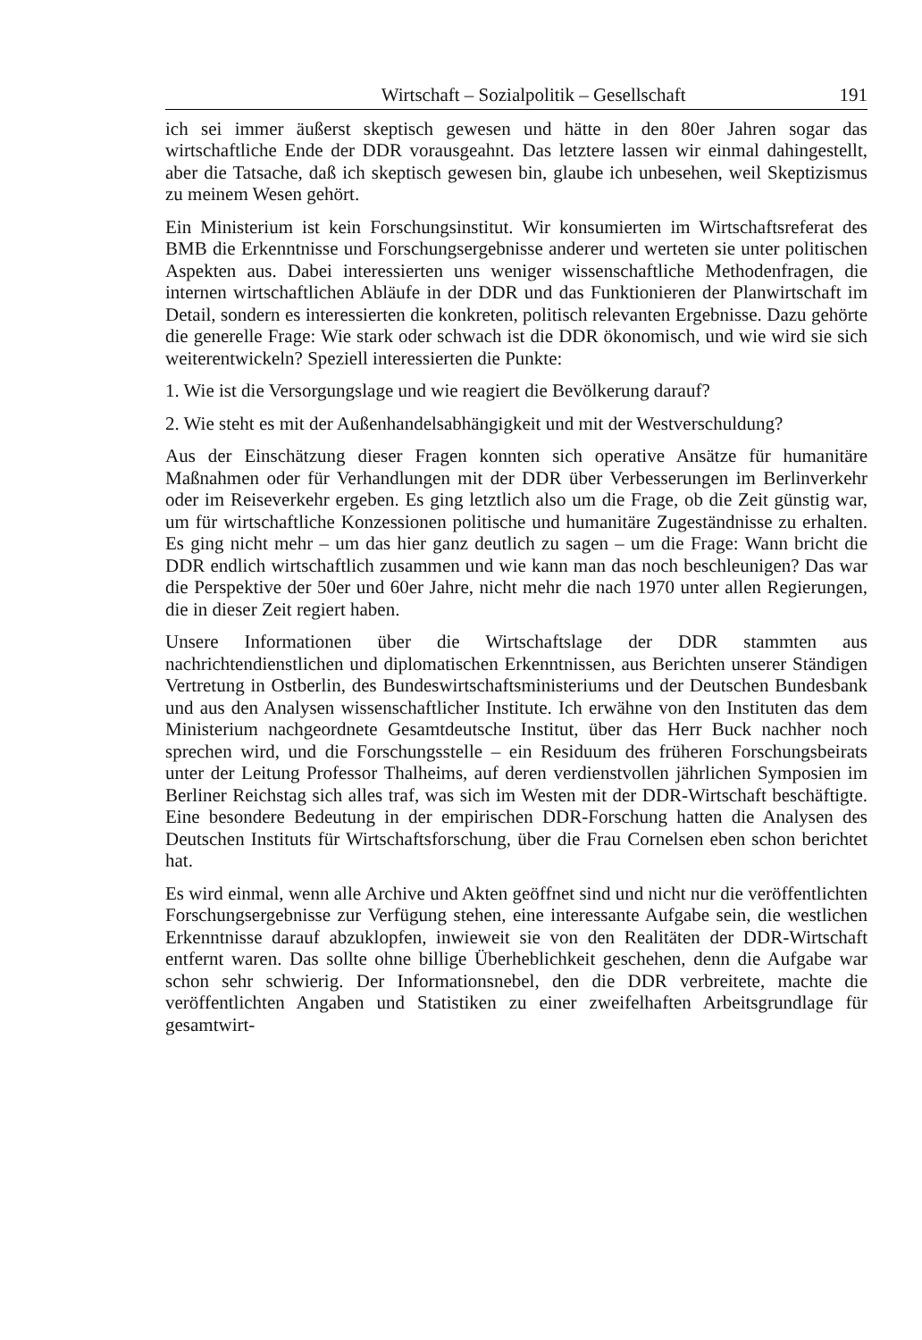Wirtschaft – Sozialpolitik – Gesellschaft 191
ich sei immer äußerst skeptisch gewesen und hätte in den 80er Jahren sogar das wirtschaftliche Ende der DDR vorausgeahnt. Das letztere lassen wir einmal dahingestellt, aber die Tatsache, daß ich skeptisch gewesen bin, glaube ich unbesehen, weil Skeptizismus zu meinem Wesen gehört.
Ein Ministerium ist kein Forschungsinstitut. Wir konsumierten im Wirtschaftsreferat des BMB die Erkenntnisse und Forschungsergebnisse anderer und werteten sie unter politischen Aspekten aus. Dabei interessierten uns weniger wissenschaftliche Methodenfragen, die internen wirtschaftlichen Abläufe in der DDR und das Funktionieren der Planwirtschaft im Detail, sondern es interessierten die konkreten, politisch relevanten Ergebnisse. Dazu gehörte die generelle Frage: Wie stark oder schwach ist die DDR ökonomisch, und wie wird sie sich weiterentwickeln? Speziell interessierten die Punkte:
1. Wie ist die Versorgungslage und wie reagiert die Bevölkerung darauf?
2. Wie steht es mit der Außenhandelsabhängigkeit und mit der Westverschuldung?
Aus der Einschätzung dieser Fragen konnten sich operative Ansätze für humanitäre Maßnahmen oder für Verhandlungen mit der DDR über Verbesserungen im Berlinverkehr oder im Reiseverkehr ergeben. Es ging letztlich also um die Frage, ob die Zeit günstig war, um für wirtschaftliche Konzessionen politische und humanitäre Zugeständnisse zu erhalten. Es ging nicht mehr – um das hier ganz deutlich zu sagen – um die Frage: Wann bricht die DDR endlich wirtschaftlich zusammen und wie kann man das noch beschleunigen? Das war die Perspektive der 50er und 60er Jahre, nicht mehr die nach 1970 unter allen Regierungen, die in dieser Zeit regiert haben.
Unsere Informationen über die Wirtschaftslage der DDR stammten aus nachrichtendienstlichen und diplomatischen Erkenntnissen, aus Berichten unserer Ständigen Vertretung in Ostberlin, des Bundeswirtschaftsministeriums und der Deutschen Bundesbank und aus den Analysen wissenschaftlicher Institute. Ich erwähne von den Instituten das dem Ministerium nachgeordnete Gesamtdeutsche Institut, über das Herr Buck nachher noch sprechen wird, und die Forschungsstelle – ein Residuum des früheren Forschungsbeirats unter der Leitung Professor Thalheims, auf deren verdienstvollen jährlichen Symposien im Berliner Reichstag sich alles traf, was sich im Westen mit der DDR-Wirtschaft beschäftigte. Eine besondere Bedeutung in der empirischen DDR-Forschung hatten die Analysen des Deutschen Instituts für Wirtschaftsforschung, über die Frau Cornelsen eben schon berichtet hat.
Es wird einmal, wenn alle Archive und Akten geöffnet sind und nicht nur die veröffentlichten Forschungsergebnisse zur Verfügung stehen, eine interessante Aufgabe sein, die westlichen Erkenntnisse darauf abzuklopfen, inwieweit sie von den Realitäten der DDR-Wirtschaft entfernt waren. Das sollte ohne billige Überheblichkeit geschehen, denn die Aufgabe war schon sehr schwierig. Der Informationsnebel, den die DDR verbreitete, machte die veröffentlichten Angaben und Statistiken zu einer zweifelhaften Arbeitsgrundlage für gesamtwirt-